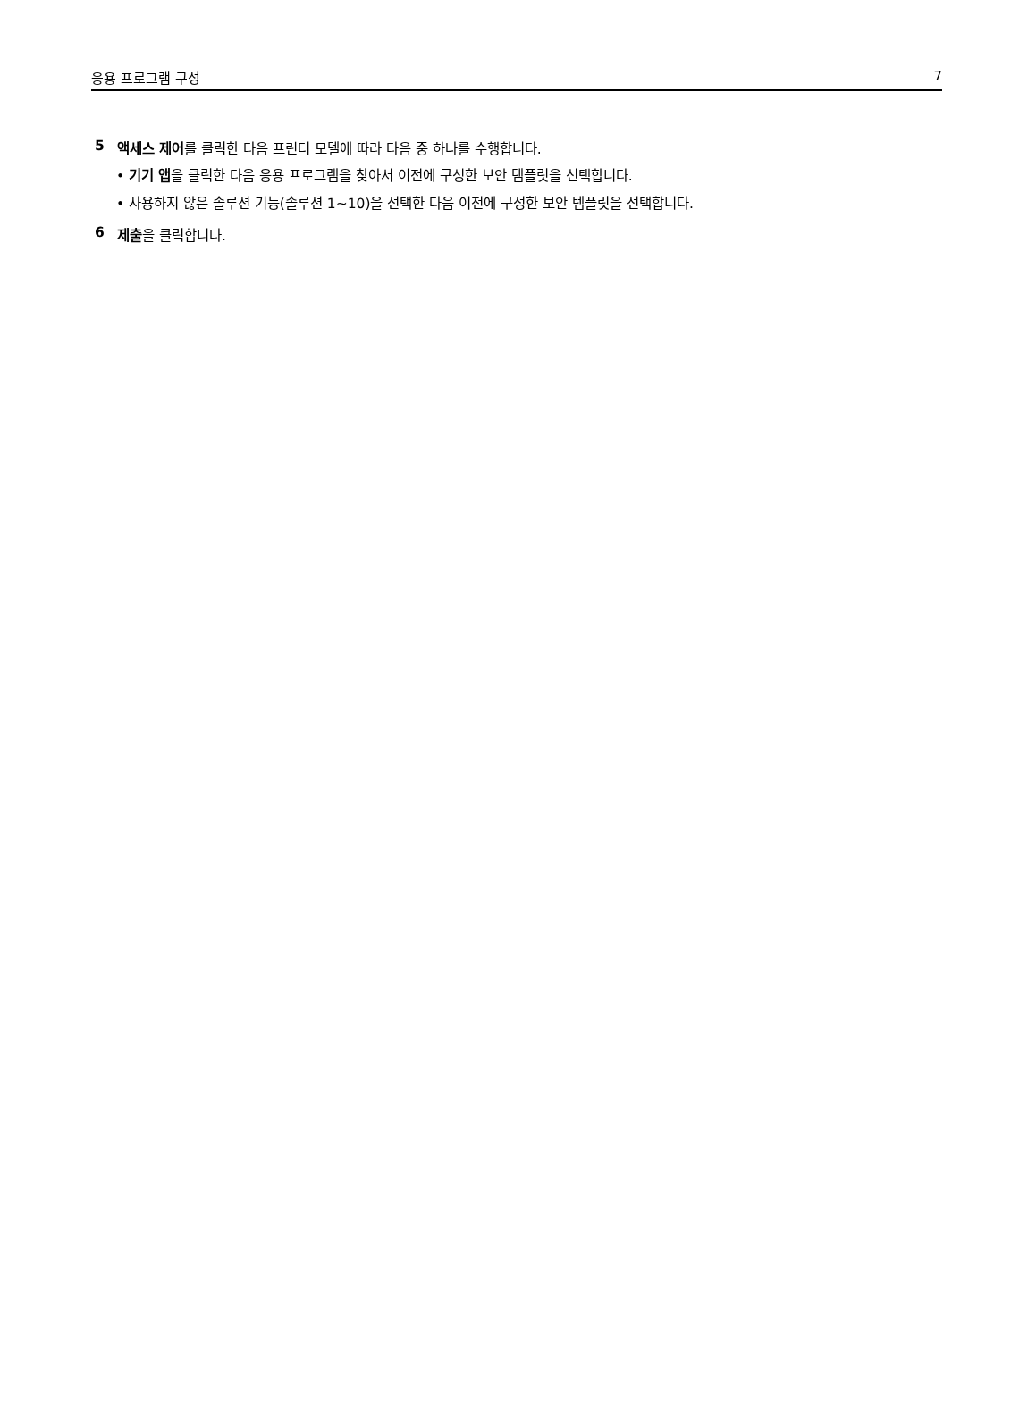응용 프로그램 구성 7
5 액세스 제어를 클릭한 다음 프린터 모델에 따라 다음 중 하나를 수행합니다.
• 기기 앱을 클릭한 다음 응용 프로그램을 찾아서 이전에 구성한 보안 템플릿을 선택합니다.
• 사용하지 않은 솔루션 기능(솔루션 1~10)을 선택한 다음 이전에 구성한 보안 템플릿을 선택합니다.
6 제출을 클릭합니다.